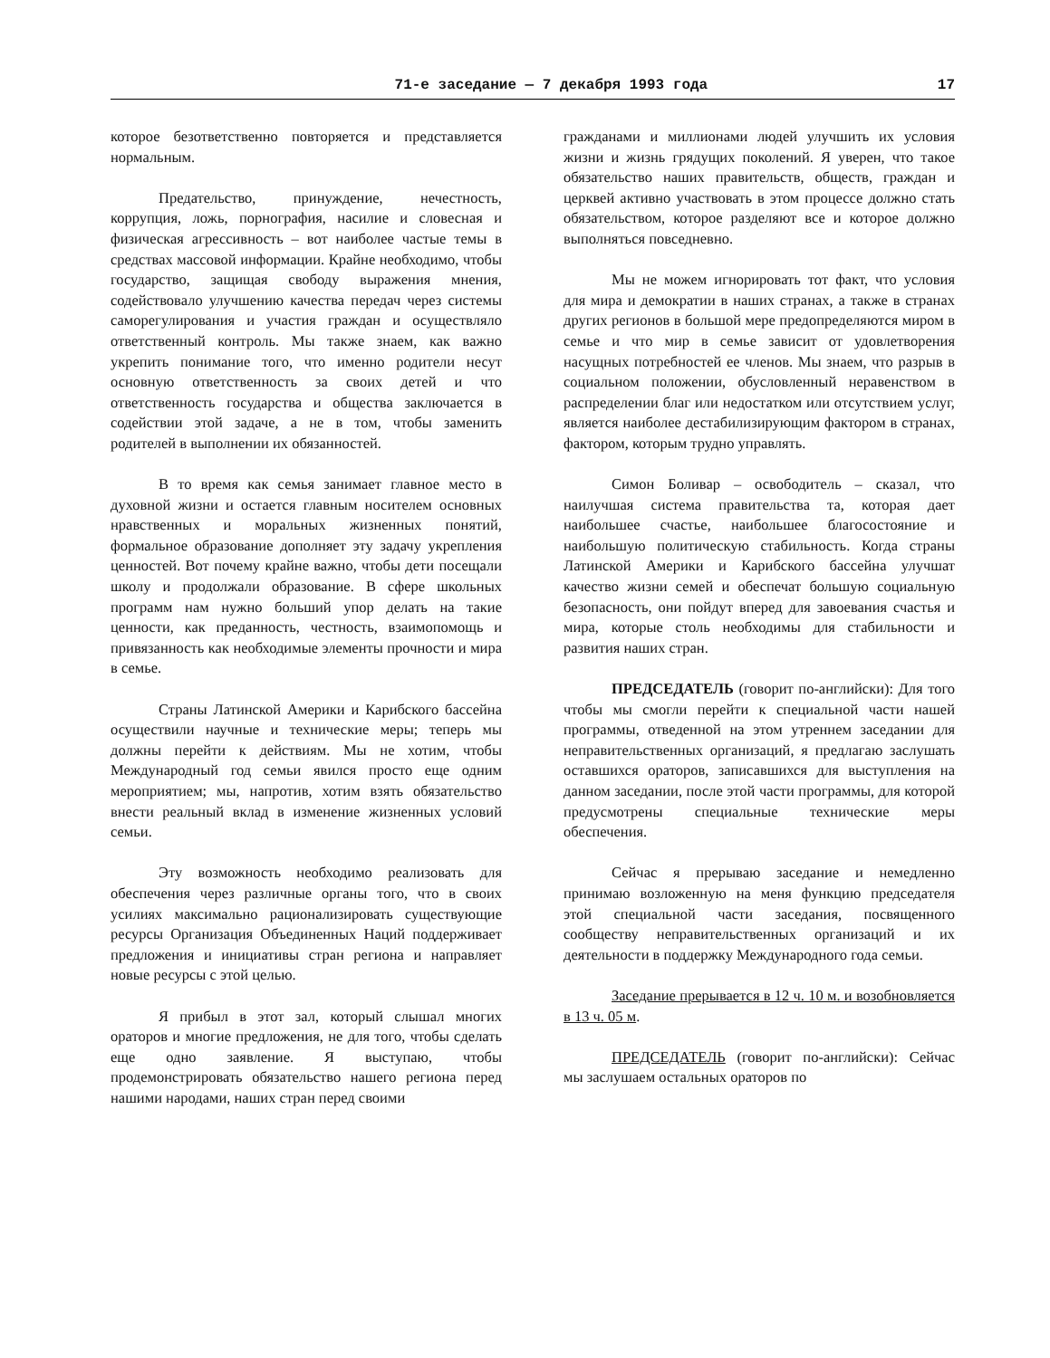71-е заседание — 7 декабря 1993 года 17
которое безответственно повторяется и представляется нормальным.
Предательство, принуждение, нечестность, коррупция, ложь, порнография, насилие и словесная и физическая агрессивность – вот наиболее частые темы в средствах массовой информации. Крайне необходимо, чтобы государство, защищая свободу выражения мнения, содействовало улучшению качества передач через системы саморегулирования и участия граждан и осуществляло ответственный контроль. Мы также знаем, как важно укрепить понимание того, что именно родители несут основную ответственность за своих детей и что ответственность государства и общества заключается в содействии этой задаче, а не в том, чтобы заменить родителей в выполнении их обязанностей.
В то время как семья занимает главное место в духовной жизни и остается главным носителем основных нравственных и моральных жизненных понятий, формальное образование дополняет эту задачу укрепления ценностей. Вот почему крайне важно, чтобы дети посещали школу и продолжали образование. В сфере школьных программ нам нужно больший упор делать на такие ценности, как преданность, честность, взаимопомощь и привязанность как необходимые элементы прочности и мира в семье.
Страны Латинской Америки и Карибского бассейна осуществили научные и технические меры; теперь мы должны перейти к действиям. Мы не хотим, чтобы Международный год семьи явился просто еще одним мероприятием; мы, напротив, хотим взять обязательство внести реальный вклад в изменение жизненных условий семьи.
Эту возможность необходимо реализовать для обеспечения через различные органы того, что в своих усилиях максимально рационализировать существующие ресурсы Организация Объединенных Наций поддерживает предложения и инициативы стран региона и направляет новые ресурсы с этой целью.
Я прибыл в этот зал, который слышал многих ораторов и многие предложения, не для того, чтобы сделать еще одно заявление. Я выступаю, чтобы продемонстрировать обязательство нашего региона перед нашими народами, наших стран перед своими
гражданами и миллионами людей улучшить их условия жизни и жизнь грядущих поколений. Я уверен, что такое обязательство наших правительств, обществ, граждан и церквей активно участвовать в этом процессе должно стать обязательством, которое разделяют все и которое должно выполняться повседневно.
Мы не можем игнорировать тот факт, что условия для мира и демократии в наших странах, а также в странах других регионов в большой мере предопределяются миром в семье и что мир в семье зависит от удовлетворения насущных потребностей ее членов. Мы знаем, что разрыв в социальном положении, обусловленный неравенством в распределении благ или недостатком или отсутствием услуг, является наиболее дестабилизирующим фактором в странах, фактором, которым трудно управлять.
Симон Боливар – освободитель – сказал, что наилучшая система правительства та, которая дает наибольшее счастье, наибольшее благосостояние и наибольшую политическую стабильность. Когда страны Латинской Америки и Карибского бассейна улучшат качество жизни семей и обеспечат большую социальную безопасность, они пойдут вперед для завоевания счастья и мира, которые столь необходимы для стабильности и развития наших стран.
ПРЕДСЕДАТЕЛЬ (говорит по-английски): Для того чтобы мы смогли перейти к специальной части нашей программы, отведенной на этом утреннем заседании для неправительственных организаций, я предлагаю заслушать оставшихся ораторов, записавшихся для выступления на данном заседании, после этой части программы, для которой предусмотрены специальные технические меры обеспечения.
Сейчас я прерываю заседание и немедленно принимаю возложенную на меня функцию председателя этой специальной части заседания, посвященного сообществу неправительственных организаций и их деятельности в поддержку Международного года семьи.
Заседание прерывается в 12 ч. 10 м. и возобновляется в 13 ч. 05 м.
ПРЕДСЕДАТЕЛЬ (говорит по-английски): Сейчас мы заслушаем остальных ораторов по